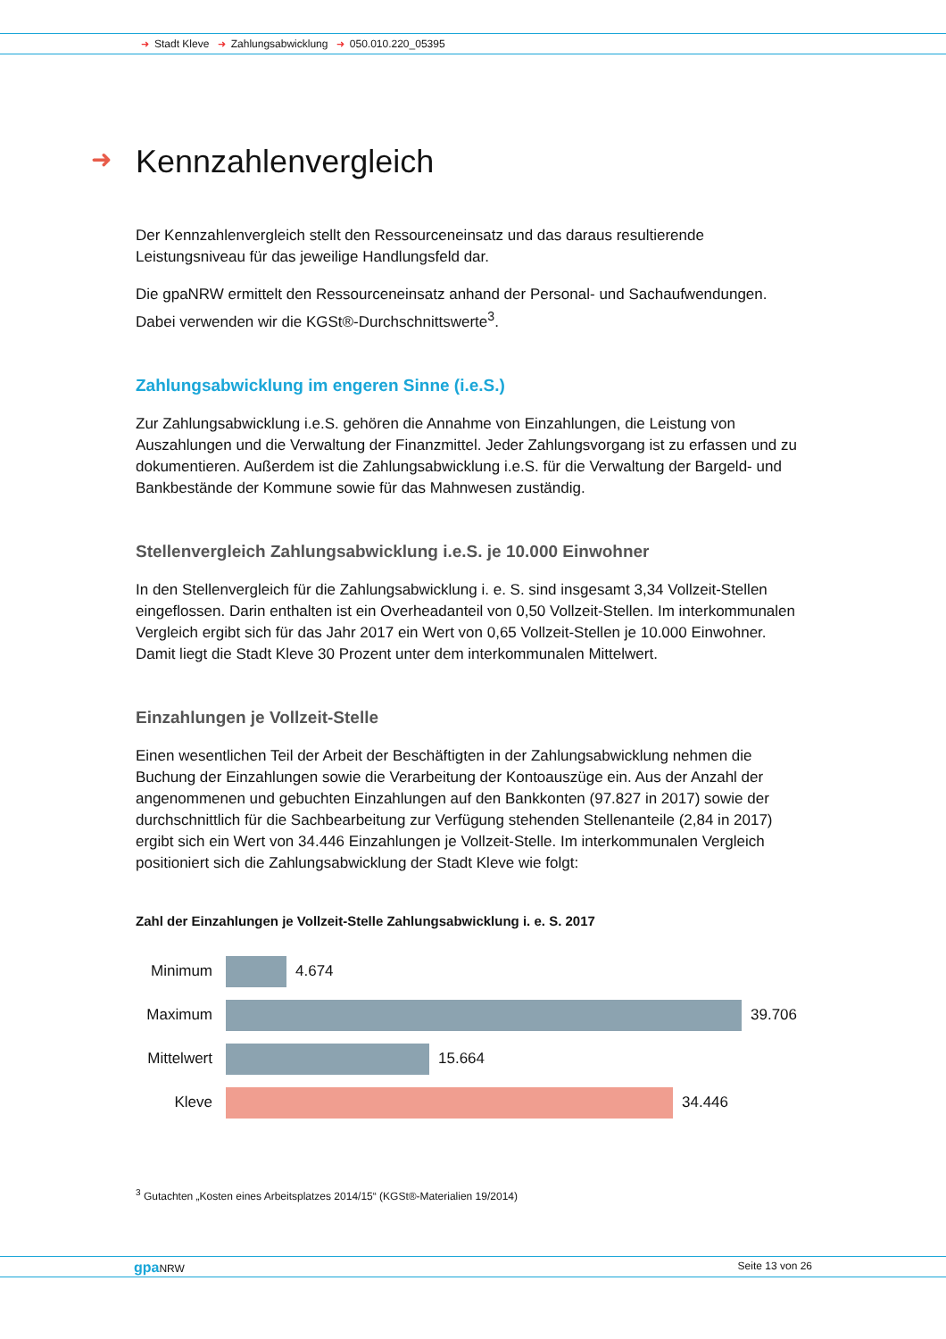➜ Stadt Kleve ➜ Zahlungsabwicklung ➜ 050.010.220_05395
➜ Kennzahlenvergleich
Der Kennzahlenvergleich stellt den Ressourceneinsatz und das daraus resultierende Leistungsniveau für das jeweilige Handlungsfeld dar.
Die gpaNRW ermittelt den Ressourceneinsatz anhand der Personal- und Sachaufwendungen. Dabei verwenden wir die KGSt®-Durchschnittswerte<sup>3</sup>.
Zahlungsabwicklung im engeren Sinne (i.e.S.)
Zur Zahlungsabwicklung i.e.S. gehören die Annahme von Einzahlungen, die Leistung von Auszahlungen und die Verwaltung der Finanzmittel. Jeder Zahlungsvorgang ist zu erfassen und zu dokumentieren. Außerdem ist die Zahlungsabwicklung i.e.S. für die Verwaltung der Bargeld- und Bankbestände der Kommune sowie für das Mahnwesen zuständig.
Stellenvergleich Zahlungsabwicklung i.e.S. je 10.000 Einwohner
In den Stellenvergleich für die Zahlungsabwicklung i. e. S. sind insgesamt 3,34 Vollzeit-Stellen eingeflossen. Darin enthalten ist ein Overheadanteil von 0,50 Vollzeit-Stellen. Im interkommunalen Vergleich ergibt sich für das Jahr 2017 ein Wert von 0,65 Vollzeit-Stellen je 10.000 Einwohner. Damit liegt die Stadt Kleve 30 Prozent unter dem interkommunalen Mittelwert.
Einzahlungen je Vollzeit-Stelle
Einen wesentlichen Teil der Arbeit der Beschäftigten in der Zahlungsabwicklung nehmen die Buchung der Einzahlungen sowie die Verarbeitung der Kontoauszüge ein. Aus der Anzahl der angenommenen und gebuchten Einzahlungen auf den Bankkonten (97.827 in 2017) sowie der durchschnittlich für die Sachbearbeitung zur Verfügung stehenden Stellenanteile (2,84 in 2017) ergibt sich ein Wert von 34.446 Einzahlungen je Vollzeit-Stelle. Im interkommunalen Vergleich positioniert sich die Zahlungsabwicklung der Stadt Kleve wie folgt:
Zahl der Einzahlungen je Vollzeit-Stelle Zahlungsabwicklung i. e. S. 2017
Minimum 4.674
Maximum 39.706
Mittelwert
15.664
Kleve 34.446
<sup>3</sup> Gutachten „Kosten eines Arbeitsplatzes 2014/15“ (KGSt®-Materialien 19/2014)
gpa NRW Seite 13 von 26